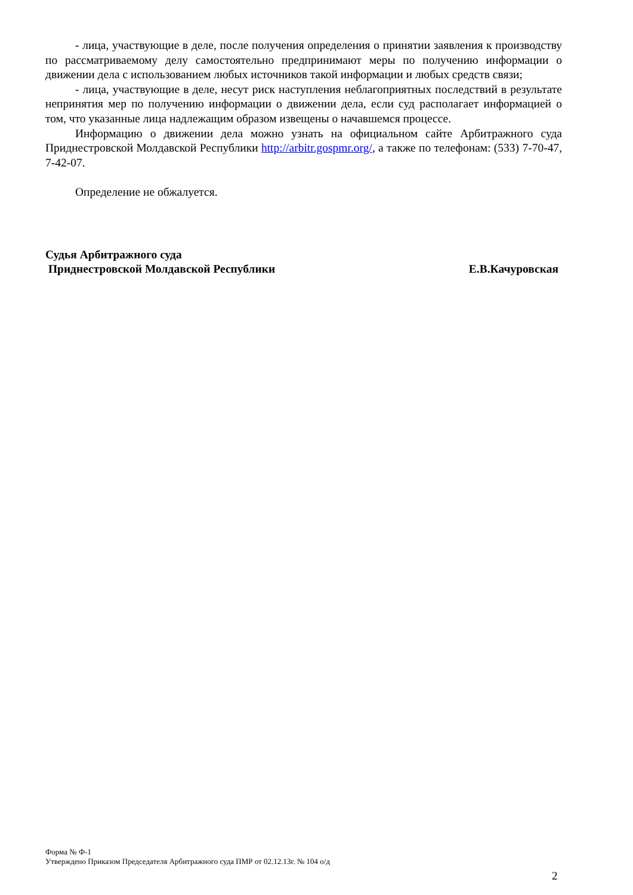- лица, участвующие в деле, после получения определения о принятии заявления к производству по рассматриваемому делу самостоятельно предпринимают меры по получению информации о движении дела с использованием любых источников такой информации и любых средств связи;
- лица, участвующие в деле, несут риск наступления неблагоприятных последствий в результате непринятия мер по получению информации о движении дела, если суд располагает информацией о том, что указанные лица надлежащим образом извещены о начавшемся процессе.
Информацию о движении дела можно узнать на официальном сайте Арбитражного суда Приднестровской Молдавской Республики http://arbitr.gospmr.org/, а также по телефонам: (533) 7-70-47, 7-42-07.
Определение не обжалуется.
Судья Арбитражного суда
Приднестровской Молдавской Республики
Е.В.Качуровская
Форма № Ф-1
Утверждено Приказом Председателя Арбитражного суда ПМР от 02.12.13г. № 104 о/д
2